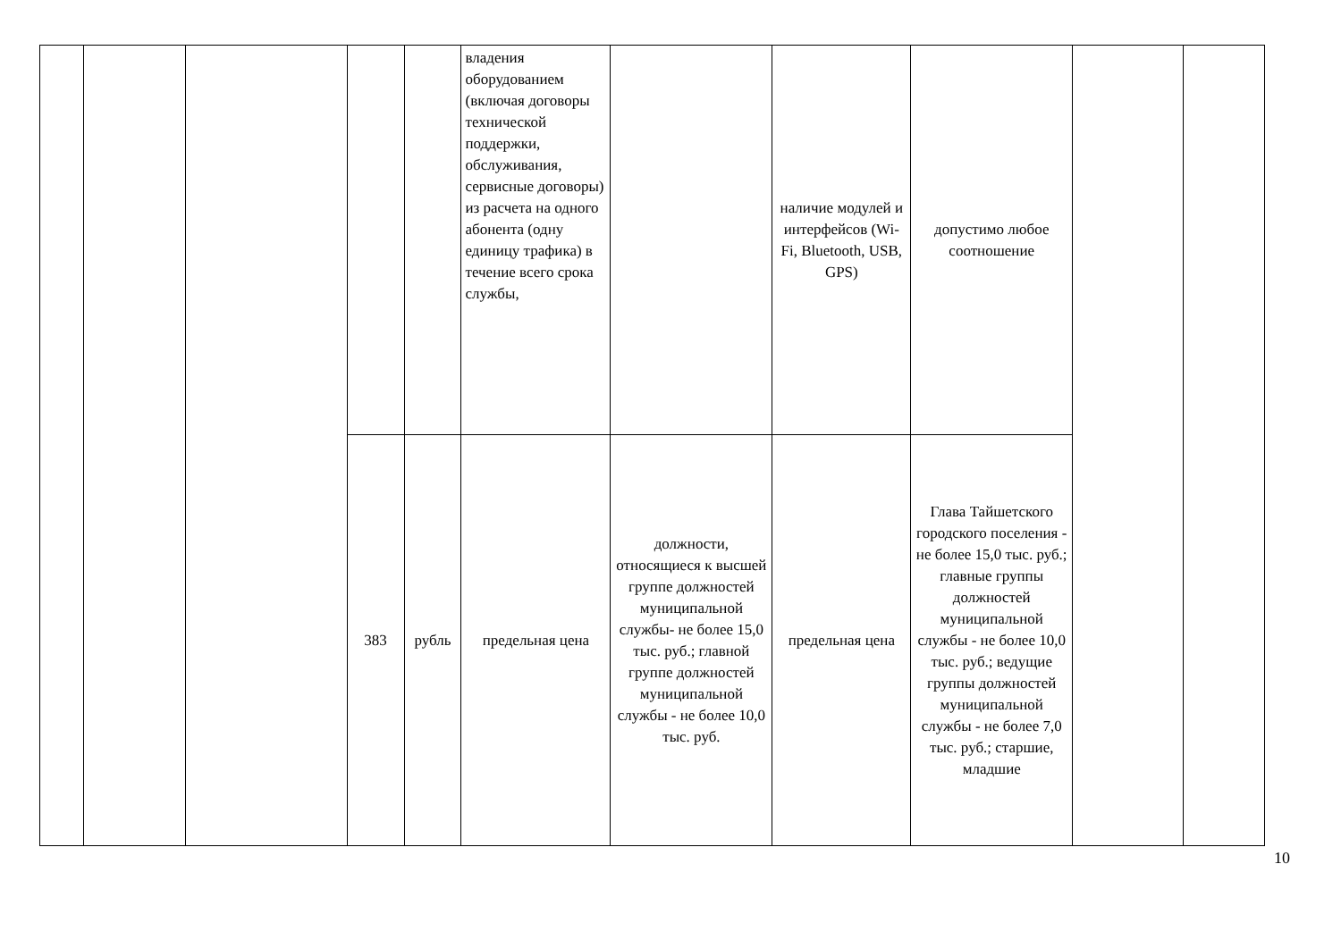| | | | | | владения оборудованием (включая договоры технической поддержки, обслуживания, сервисные договоры) из расчета на одного абонента (одну единицу трафика) в течение всего срока службы, | | наличие модулей и интерфейсов (Wi-Fi, Bluetooth, USB, GPS) | допустимо любое соотношение | | |
| | | | 383 | рубль | предельная цена | должности, относящиеся к высшей группе должностей муниципальной службы- не более 15,0 тыс. руб.; главной группе должностей муниципальной службы - не более 10,0 тыс. руб. | предельная цена | Глава Тайшетского городского поселения - не более 15,0 тыс. руб.; главные группы должностей муниципальной службы - не более 10,0 тыс. руб.; ведущие группы должностей муниципальной службы - не более 7,0 тыс. руб.; старшие, младшие | | |
10